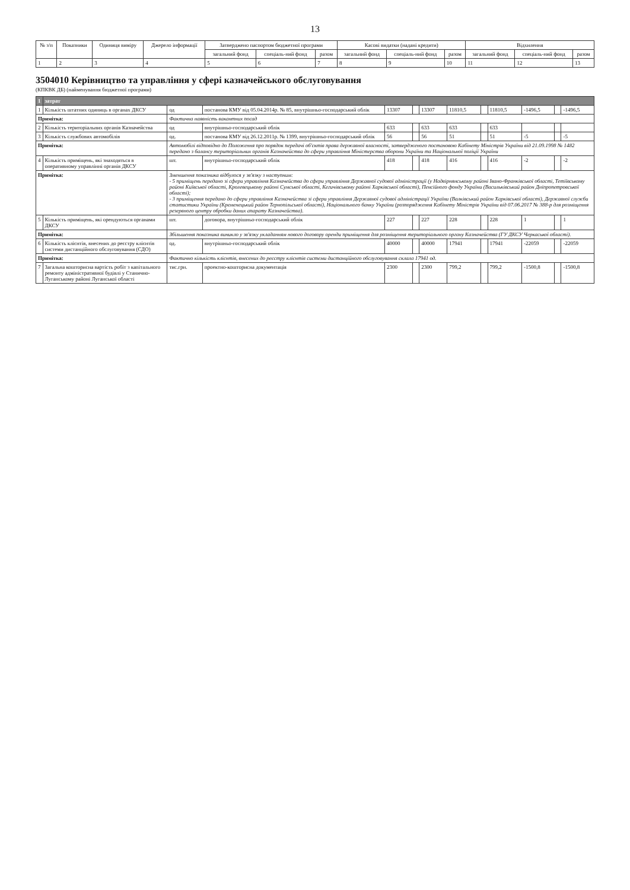13
| № з/п | Показники | Одиниця виміру | Джерело інформації | Затверджено паспортом бюджетної програми | | | Касові видатки (надані кредити) | | | Відхилення | | |
| --- | --- | --- | --- | --- | --- | --- | --- | --- | --- | --- | --- | --- |
| | | | | загальний фонд | спеціаль-ний фонд | разом | загальний фонд | спеціаль-ний фонд | разом | загальний фонд | спеціаль-ний фонд | разом |
| 1 | 2 | 3 | 4 | 5 | 6 | 7 | 8 | 9 | 10 | 11 | 12 | 13 |
3504010 Керівництво та управління у сфері казначейського обслуговування
(КПКВК ДБ) (найменування бюджетної програми)
| 1 | затрат | | | | | | | | | | | |
| 1 | Кількість штатних одиниць в органах ДКСУ | од | постанова КМУ від 05.04.2014р. № 85, внутрішньо-господарський облік | 13307 | | 13307 | 11810,5 | | 11810,5 | -1496,5 | | -1496,5 |
| Примітка: | | Фактична наявність вакантних посад | | | | | | | | | | |
| 2 | Кількість територіальних органів Казначейства | од | внутрішньо-господарський облік | 633 | | 633 | 633 | | 633 | | | |
| 3 | Кількість службових автомобілів | од. | постанова КМУ від 26.12.2011р. № 1399, внутрішньо-господарський облік | 56 | | 56 | 51 | | 51 | -5 | | -5 |
| Примітка: | | Автомобілі відповідно до Положення про порядок передачі об'єктів права державної власності, затвердженого постановою Кабінету Міністрів України від 21.09.1998 № 1482 передано з балансу територіальних органів Казначейства до сфери управління Міністерства оборони України та Національної поліції України | | | | | | | | | | |
| 4 | Кількість приміщень, які знаходяться в оперативному управлінні органів ДКСУ | шт. | внутрішньо-господарський облік | 418 | | 418 | 416 | | 416 | -2 | | -2 |
| Примітка: | | Зменшення показника відбулося у зв'язку з наступним: - 5 приміщень передано зі сфери управління Казначейства до сфери управління Державної судової адміністрації (у Надвірнянському районі Івано-Франківської області, Тетіївському районі Київської області, Кролевецькому районі Сумської області, Кегичівському районі Харківської області), Пенсійного фонду України (Васильківський район Дніпропетровської області); - 3 приміщення передано до сфери управління Казначейства зі сфери управління Державної судової адміністрації України (Валківський район Харківської області), Державної служби статистики України (Кременецький район Тернопільської області), Національного банку України (розпорядження Кабінету Міністрів України від 07.06.2017 № 388-р для розміщення резервного центру обробки даних апарату Казначейства). | | | | | | | | | | |
| 5 | Кількість приміщень, які орендуються органами ДКСУ | шт. | договора, внутрішньо-господарський облік | 227 | | 227 | 228 | | 228 | 1 | | 1 |
| Примітка: | | Збільшення показника виникло у зв'язку укладанням нового договору оренди приміщення для розміщення територіального органу Казначейства (ГУ ДКСУ Черкаської області). | | | | | | | | | | |
| 6 | Кількість клієнтів, внесених до реєстру клієнтів системи дистанційного обслуговування (СДО) | од. | внутрішньо-господарський облік | 40000 | | 40000 | 17941 | | 17941 | -22059 | | -22059 |
| Примітка: | | Фактично кількість клієнтів, внесених до реєстру клієнтів системи дистанційного обслуговування склала 17941 од. | | | | | | | | | | |
| 7 | Загальна кошторисна вартість робіт з капітального ремонту адміністративної будівлі у Станично-Луганському районі Луганської області | тис.грн. | проектно-кошторисна документація | 2300 | | 2300 | 799,2 | | 799,2 | -1500,8 | | -1500,8 |